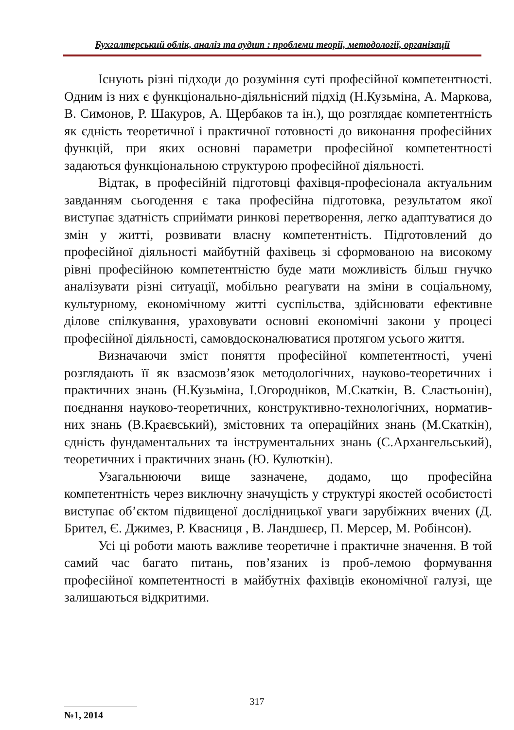Бухгалтерський облік, аналіз та аудит : проблеми теорії, методології, організації
Існують різні підходи до розуміння суті професійної компетентності. Одним із них є функціонально-діяльнісний підхід (Н.Кузьміна, А. Маркова, В. Симонов, Р. Шакуров, А. Щербаков та ін.), що розглядає компетентність як єдність теоретичної і практичної готовності до виконання професійних функцій, при яких основні параметри професійної компетентності задаються функціональною структурою професійної діяльності.
Відтак, в професійній підготовці фахівця-професіонала актуальним завданням сьогодення є така професійна підготовка, результатом якої виступає здатність сприймати ринкові перетворення, легко адаптуватися до змін у житті, розвивати власну компетентність. Підготовлений до професійної діяльності майбутній фахівець зі сформованою на високому рівні професійною компетентністю буде мати можливість більш гнучко аналізувати різні ситуації, мобільно реагувати на зміни в соціальному, культурному, економічному житті суспільства, здійснювати ефективне ділове спілкування, ураховувати основні економічні закони у процесі професійної діяльності, самовдосконалюватися протягом усього життя.
Визначаючи зміст поняття професійної компетентності, учені розглядають її як взаємозв’язок методологічних, науково-теоретичних і практичних знань (Н.Кузьміна, І.Огородніков, М.Скаткін, В. Сластьонін), поєднання науково-теоретичних, конструктивно-технологічних, норматив-них знань (В.Краєвський), змістовних та операційних знань (М.Скаткін), єдність фундаментальних та інструментальних знань (С.Архангельський), теоретичних і практичних знань (Ю. Кулюткін).
Узагальнюючи вище зазначене, додамо, що професійна компетентність через виключну значущість у структурі якостей особистості виступає об’єктом підвищеної дослідницької уваги зарубіжних вчених (Д. Брител, Є. Джимез, Р. Квасниця , В. Ландшеєр, П. Мерсер, М. Робінсон).
Усі ці роботи мають важливе теоретичне і практичне значення. В той самий час багато питань, пов’язаних із проб-лемою формування професійної компетентності в майбутніх фахівців економічної галузі, ще залишаються відкритими.
317
№1, 2014